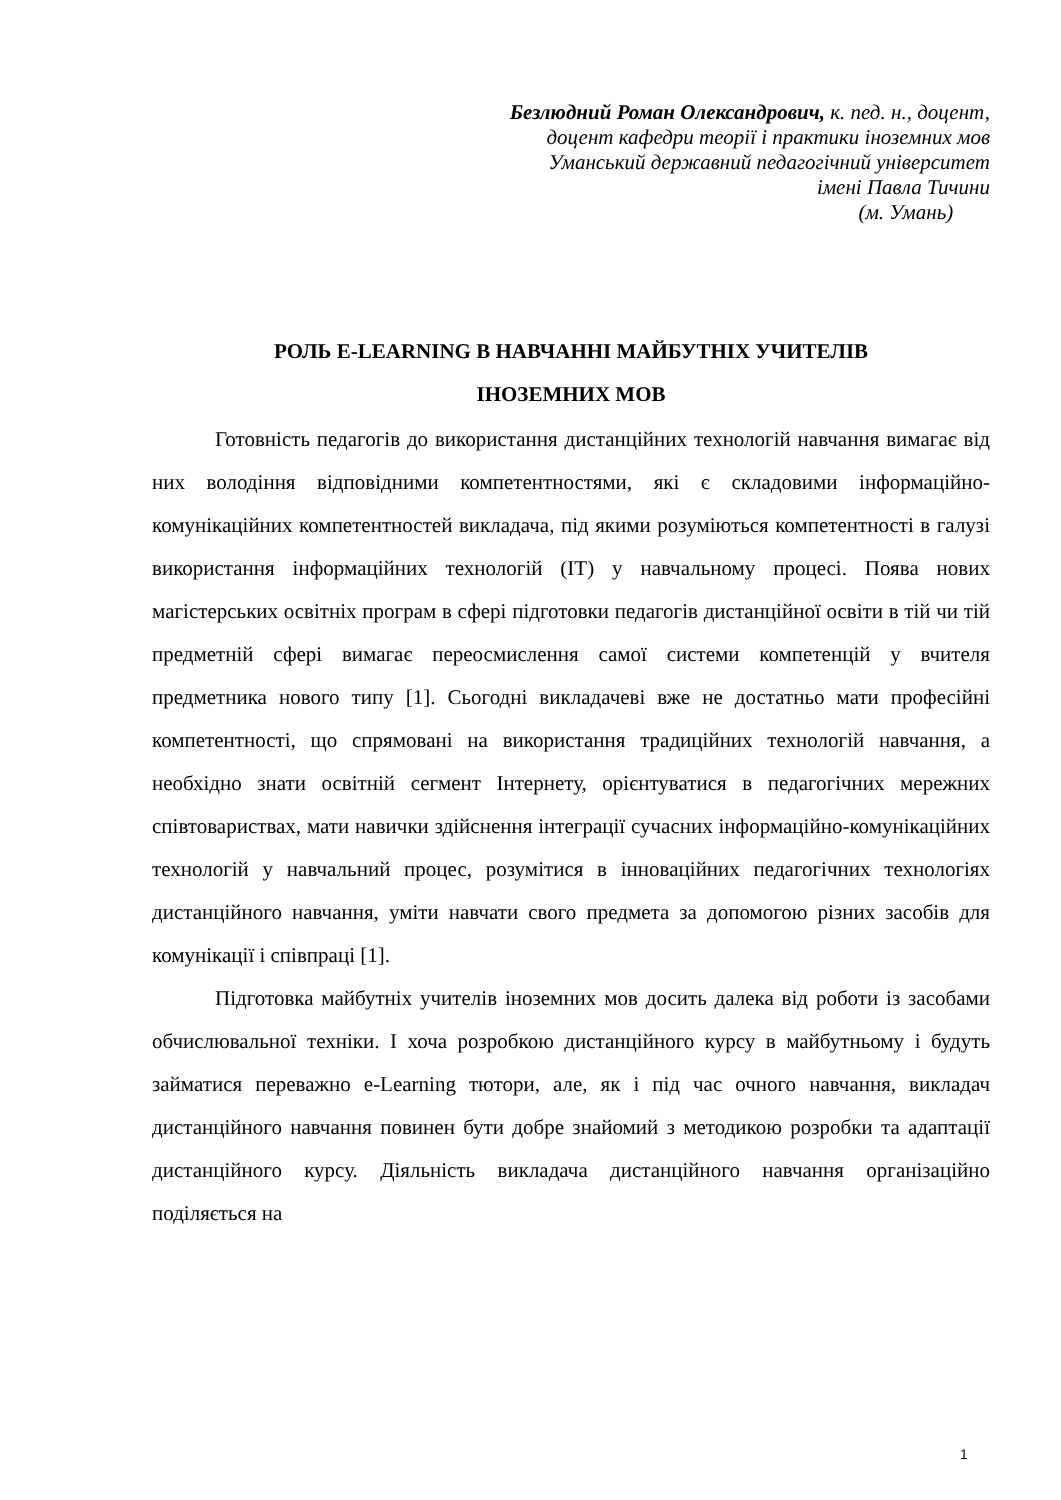Безлюдний Роман Олександрович, к. пед. н., доцент,
доцент кафедри теорії і практики іноземних мов
Уманський державний педагогічний університет
імені Павла Тичини
(м. Умань)
РОЛЬ E-LEARNING В НАВЧАННІ МАЙБУТНІХ УЧИТЕЛІВ
ІНОЗЕМНИХ МОВ
Готовність педагогів до використання дистанційних технологій навчання вимагає від них володіння відповідними компетентностями, які є складовими інформаційно-комунікаційних компетентностей викладача, під якими розуміються компетентності в галузі використання інформаційних технологій (ІТ) у навчальному процесі. Поява нових магістерських освітніх програм в сфері підготовки педагогів дистанційної освіти в тій чи тій предметній сфері вимагає переосмислення самої системи компетенцій у вчителя предметника нового типу [1]. Сьогодні викладачеві вже не достатньо мати професійні компетентності, що спрямовані на використання традиційних технологій навчання, а необхідно знати освітній сегмент Інтернету, орієнтуватися в педагогічних мережних співтовариствах, мати навички здійснення інтеграції сучасних інформаційно-комунікаційних технологій у навчальний процес, розумітися в інноваційних педагогічних технологіях дистанційного навчання, уміти навчати свого предмета за допомогою різних засобів для комунікації і співпраці [1].
Підготовка майбутніх учителів іноземних мов досить далека від роботи із засобами обчислювальної техніки. І хоча розробкою дистанційного курсу в майбутньому і будуть займатися переважно e-Learning тютори, але, як і під час очного навчання, викладач дистанційного навчання повинен бути добре знайомий з методикою розробки та адаптації дистанційного курсу. Діяльність викладача дистанційного навчання організаційно поділяється на
1